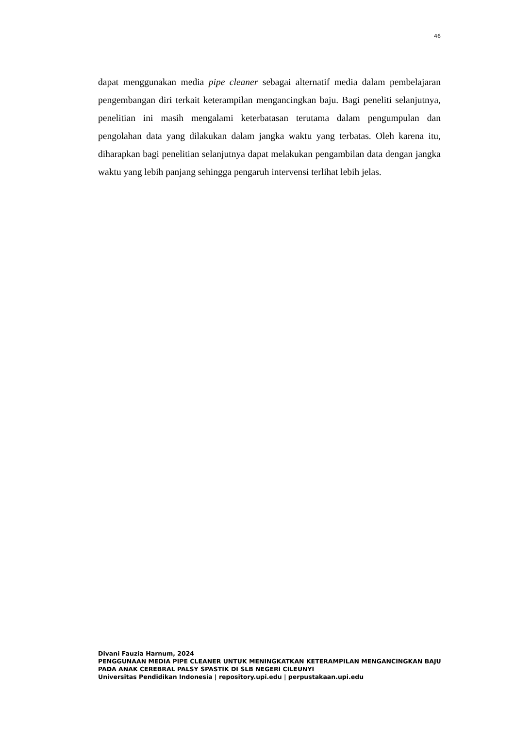46
dapat menggunakan media pipe cleaner sebagai alternatif media dalam pembelajaran pengembangan diri terkait keterampilan mengancingkan baju. Bagi peneliti selanjutnya, penelitian ini masih mengalami keterbatasan terutama dalam pengumpulan dan pengolahan data yang dilakukan dalam jangka waktu yang terbatas. Oleh karena itu, diharapkan bagi penelitian selanjutnya dapat melakukan pengambilan data dengan jangka waktu yang lebih panjang sehingga pengaruh intervensi terlihat lebih jelas.
Divani Fauzia Harnum, 2024
PENGGUNAAN MEDIA PIPE CLEANER UNTUK MENINGKATKAN KETERAMPILAN MENGANCINGKAN BAJU PADA ANAK CEREBRAL PALSY SPASTIK DI SLB NEGERI CILEUNYI
Universitas Pendidikan Indonesia | repository.upi.edu | perpustakaan.upi.edu